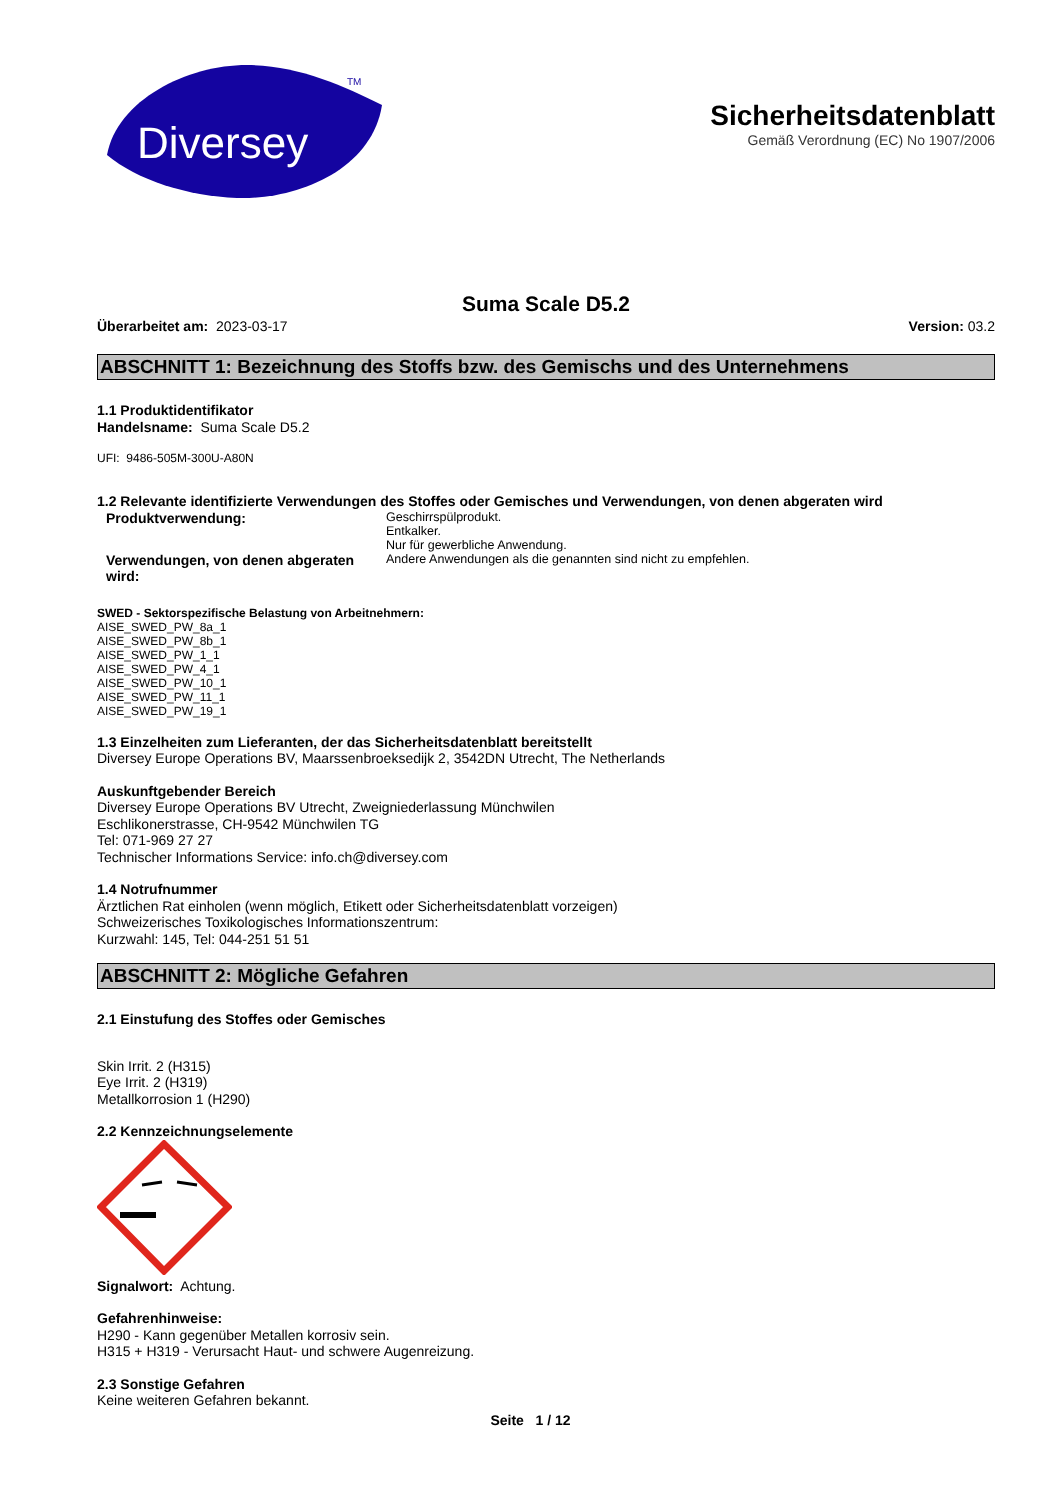Diversey
TM
Sicherheitsdatenblatt
Gemäß Verordnung (EC) No 1907/2006
Suma Scale D5.2
Überarbeitet am: 2023-03-17 Version: 03.2
ABSCHNITT 1: Bezeichnung des Stoffs bzw. des Gemischs und des Unternehmens
1.1 Produktidentifikator
Handelsname: Suma Scale D5.2
UFI: 9486-505M-300U-A80N
1.2 Relevante identifizierte Verwendungen des Stoffes oder Gemisches und Verwendungen, von denen abgeraten wird
Produktverwendung:
Geschirrspülprodukt.
Entkalker.
Nur für gewerbliche Anwendung.
Verwendungen, von denen abgeraten wird:
Andere Anwendungen als die genannten sind nicht zu empfehlen.
SWED - Sektorspezifische Belastung von Arbeitnehmern:
AISE_SWED_PW_8a_1
AISE_SWED_PW_8b_1
AISE_SWED_PW_1_1
AISE_SWED_PW_4_1
AISE_SWED_PW_10_1
AISE_SWED_PW_11_1
AISE_SWED_PW_19_1
1.3 Einzelheiten zum Lieferanten, der das Sicherheitsdatenblatt bereitstellt
Diversey Europe Operations BV, Maarssenbroeksedijk 2, 3542DN Utrecht, The Netherlands
Auskunftgebender Bereich
Diversey Europe Operations BV Utrecht, Zweigniederlassung Münchwilen
Eschlikonerstrasse, CH-9542 Münchwilen TG
Tel: 071-969 27 27
Technischer Informations Service: info.ch@diversey.com
1.4 Notrufnummer
Ärztlichen Rat einholen (wenn möglich, Etikett oder Sicherheitsdatenblatt vorzeigen)
Schweizerisches Toxikologisches Informationszentrum:
Kurzwahl: 145, Tel: 044-251 51 51
ABSCHNITT 2: Mögliche Gefahren
2.1 Einstufung des Stoffes oder Gemisches
Skin Irrit. 2 (H315)
Eye Irrit. 2 (H319)
Metallkorrosion 1 (H290)
2.2 Kennzeichnungselemente
Signalwort: Achtung.
Gefahrenhinweise:
H290 - Kann gegenüber Metallen korrosiv sein.
H315 + H319 - Verursacht Haut- und schwere Augenreizung.
2.3 Sonstige Gefahren
Keine weiteren Gefahren bekannt.
Seite 1 / 12